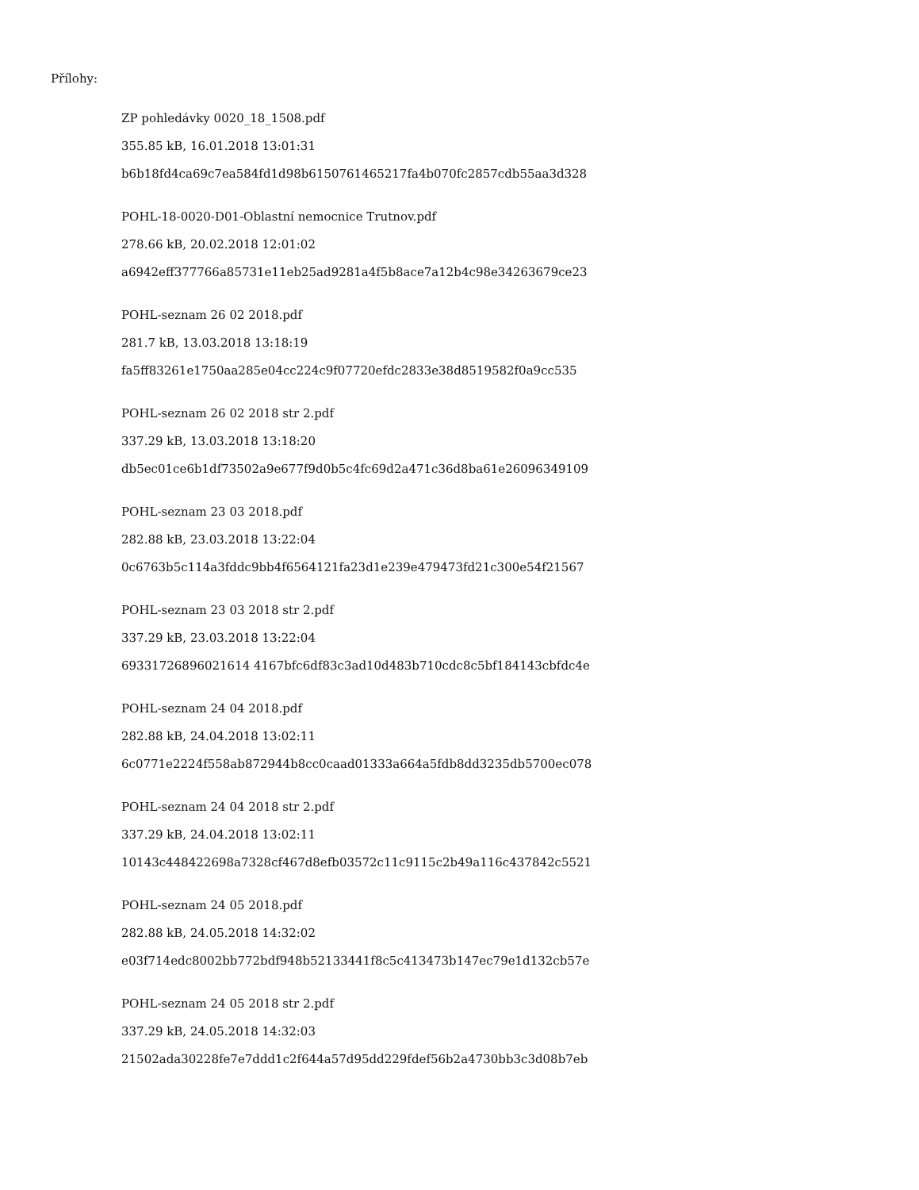Přílohy:
ZP pohledávky 0020_18_1508.pdf
355.85 kB, 16.01.2018 13:01:31
b6b18fd4ca69c7ea584fd1d98b6150761465217fa4b070fc2857cdb55aa3d328
POHL-18-0020-D01-Oblastní nemocnice Trutnov.pdf
278.66 kB, 20.02.2018 12:01:02
a6942eff377766a85731e11eb25ad9281a4f5b8ace7a12b4c98e34263679ce23
POHL-seznam 26 02 2018.pdf
281.7 kB, 13.03.2018 13:18:19
fa5ff83261e1750aa285e04cc224c9f07720efdc2833e38d8519582f0a9cc535
POHL-seznam 26 02 2018 str 2.pdf
337.29 kB, 13.03.2018 13:18:20
db5ec01ce6b1df73502a9e677f9d0b5c4fc69d2a471c36d8ba61e26096349109
POHL-seznam 23 03 2018.pdf
282.88 kB, 23.03.2018 13:22:04
0c6763b5c114a3fddc9bb4f6564121fa23d1e239e479473fd21c300e54f21567
POHL-seznam 23 03 2018 str 2.pdf
337.29 kB, 23.03.2018 13:22:04
69331726896021614 4167bfc6df83c3ad10d483b710cdc8c5bf184143cbfdc4e
POHL-seznam 24 04 2018.pdf
282.88 kB, 24.04.2018 13:02:11
6c0771e2224f558ab872944b8cc0caad01333a664a5fdb8dd3235db5700ec078
POHL-seznam 24 04 2018 str 2.pdf
337.29 kB, 24.04.2018 13:02:11
10143c448422698a7328cf467d8efb03572c11c9115c2b49a116c437842c5521
POHL-seznam 24 05 2018.pdf
282.88 kB, 24.05.2018 14:32:02
e03f714edc8002bb772bdf948b52133441f8c5c413473b147ec79e1d132cb57e
POHL-seznam 24 05 2018 str 2.pdf
337.29 kB, 24.05.2018 14:32:03
21502ada30228fe7e7ddd1c2f644a57d95dd229fdef56b2a4730bb3c3d08b7eb